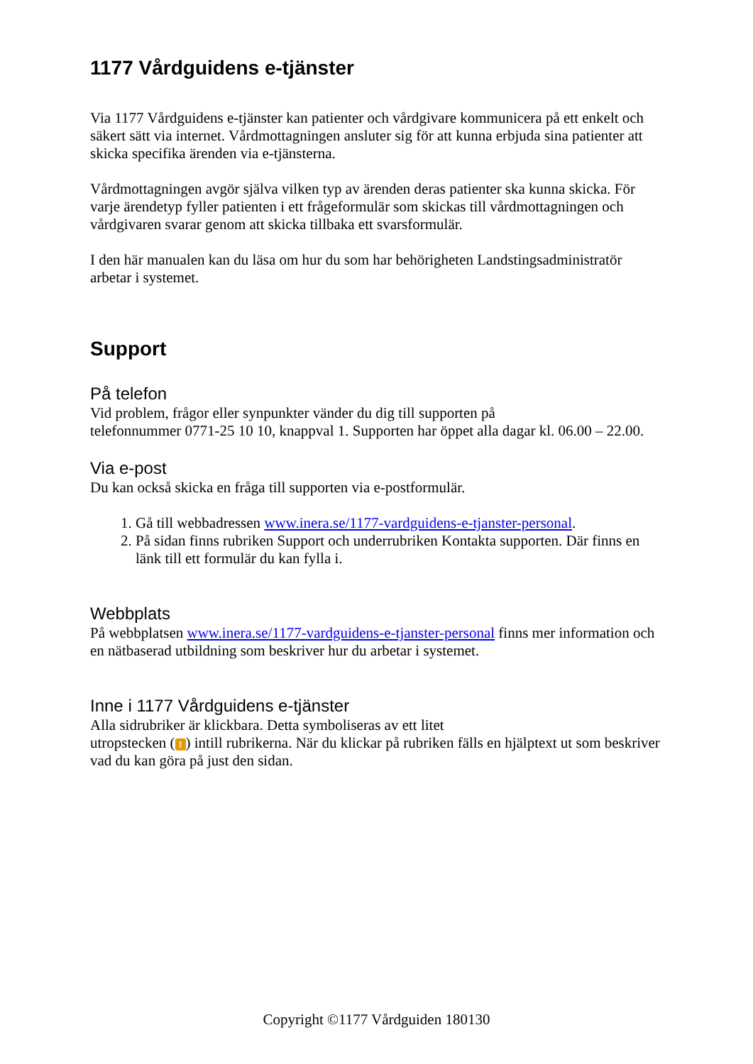1177 Vårdguidens e-tjänster
Via 1177 Vårdguidens e-tjänster kan patienter och vårdgivare kommunicera på ett enkelt och säkert sätt via internet. Vårdmottagningen ansluter sig för att kunna erbjuda sina patienter att skicka specifika ärenden via e-tjänsterna.
Vårdmottagningen avgör själva vilken typ av ärenden deras patienter ska kunna skicka. För varje ärendetyp fyller patienten i ett frågeformulär som skickas till vårdmottagningen och vårdgivaren svarar genom att skicka tillbaka ett svarsformulär.
I den här manualen kan du läsa om hur du som har behörigheten Landstingsadministratör arbetar i systemet.
Support
På telefon
Vid problem, frågor eller synpunkter vänder du dig till supporten på
telefonnummer 0771-25 10 10, knappval 1. Supporten har öppet alla dagar kl. 06.00 – 22.00.
Via e-post
Du kan också skicka en fråga till supporten via e-postformulär.
1. Gå till webbadressen www.inera.se/1177-vardguidens-e-tjanster-personal.
2. På sidan finns rubriken Support och underrubriken Kontakta supporten. Där finns en länk till ett formulär du kan fylla i.
Webbplats
På webbplatsen www.inera.se/1177-vardguidens-e-tjanster-personal finns mer information och en nätbaserad utbildning som beskriver hur du arbetar i systemet.
Inne i 1177 Vårdguidens e-tjänster
Alla sidrubriker är klickbara. Detta symboliseras av ett litet
utropstecken (!) intill rubrikerna. När du klickar på rubriken fälls en hjälptext ut som beskriver vad du kan göra på just den sidan.
Copyright ©1177 Vårdguiden 180130